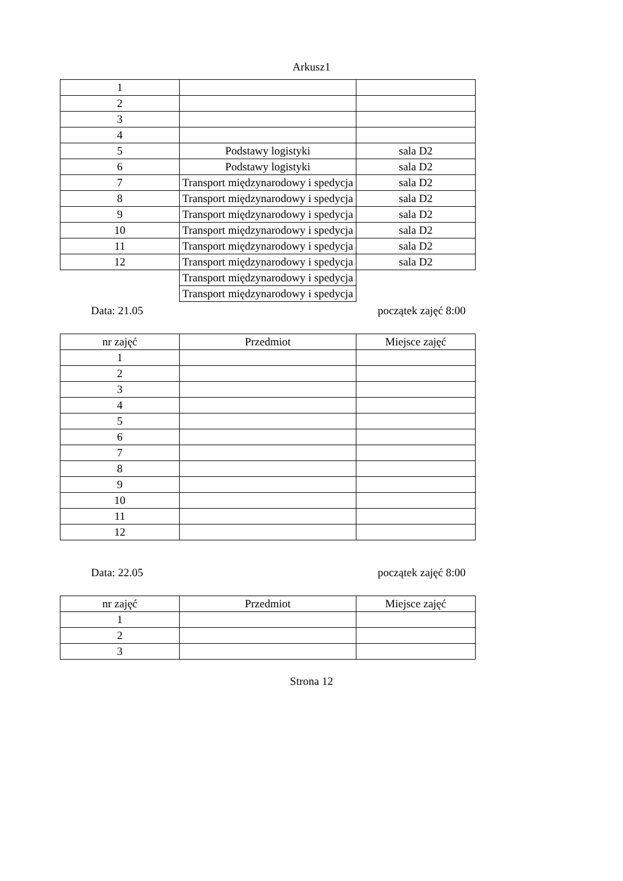Arkusz1
| 1 | | |
| 2 | | |
| 3 | | |
| 4 | | |
| 5 | Podstawy logistyki | sala D2 |
| 6 | Podstawy logistyki | sala D2 |
| 7 | Transport międzynarodowy i spedycja | sala D2 |
| 8 | Transport międzynarodowy i spedycja | sala D2 |
| 9 | Transport międzynarodowy i spedycja | sala D2 |
| 10 | Transport międzynarodowy i spedycja | sala D2 |
| 11 | Transport międzynarodowy i spedycja | sala D2 |
| 12 | Transport międzynarodowy i spedycja | sala D2 |
| | Transport międzynarodowy i spedycja | |
| | Transport międzynarodowy i spedycja | |
Data: 21.05 początek zajęć 8:00
| nr zajęć | Przedmiot | Miejsce zajęć |
| 1 | | |
| 2 | | |
| 3 | | |
| 4 | | |
| 5 | | |
| 6 | | |
| 7 | | |
| 8 | | |
| 9 | | |
| 10 | | |
| 11 | | |
| 12 | | |
Data: 22.05 początek zajęć 8:00
| nr zajęć | Przedmiot | Miejsce zajęć |
| 1 | | |
| 2 | | |
| 3 | | |
Strona 12